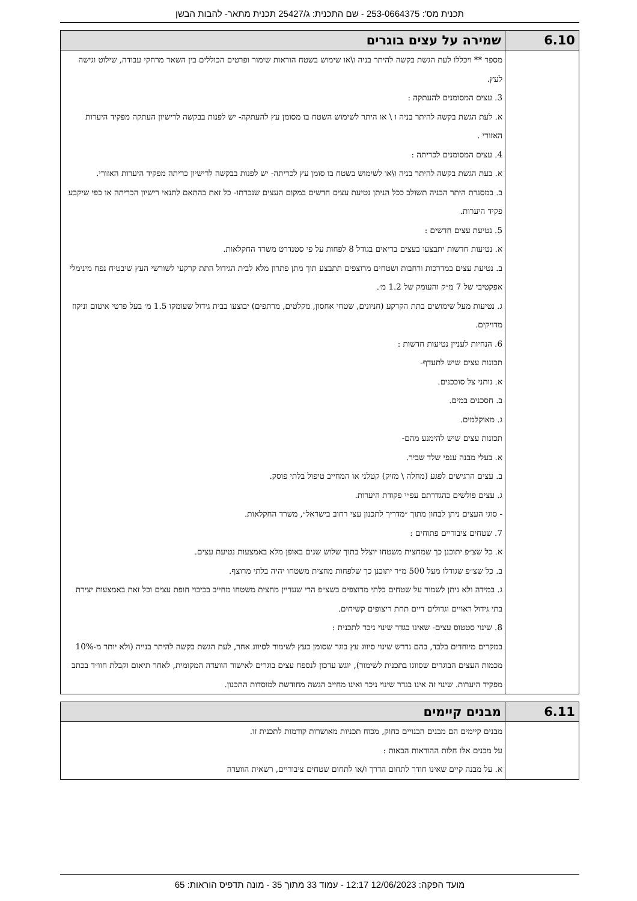תכנית מס': 253-0664375 - שם התכנית: ג/25427 תכנית מתאר- להבות הבשן
| 6.10 | שמירה על עצים בוגרים |
| --- | --- |
| | מספר ** ויכללו לעת הגשת בקשה להיתר בניה ו\או שימוש בשטח הוראות שימור ופרטים הכוללים בין השאר מרחקי עבודה, שילוט וגישה לעץ. 3. עצים המסומנים להעתקה : א. לעת הגשת בקשה להיתר בניה ו \ או היתר לשימוש השטח בו מסומן עץ להעתקה- יש לפנות בבקשה לרישיון העתקה מפקיד היערות האזורי . 4. עצים המסומנים לכריתה : א. בעת הגשת בקשה להיתר בניה ו\או לשימוש בשטח בו סומן עץ לכריתה- יש לפנות בבקשה לרישיון כריתה מפקיד היערות האזורי. ב. במסגרת היתר הבניה תשולב ככל הניתן נטיעת עצים חדשים במקום העצים שנכרתו- כל זאת בהתאם לתנאי רישיון הכריתה או כפי שיקבע פקיד היערות. 5. נטיעת עצים חדשים : א. נטיעות חדשות יתבצעו בעצים בריאים בגודל 8 לפחות על פי סטנדרט משרד החקלאות. ב. נטיעת עצים במדרכות ורחבות ושטחים מרוצפים תתבצע תוך מתן פתרון מלא לבית הגידול התת קרקעי לשורשי העץ שיבטיח נפח מינימלי אפקטיבי של 7 מ״ק והעומק של 1.2 מ׳. ג. נטיעות מעל שימושים בתת הקרקע (חניונים, שטחי אחסון, מקלטים, מרתפים) יבוצעו בבית גידול שעומקו 1.5 מ׳ בעל פרטי איטום וניקוז מדויקים. 6. הנחיות לעניין נטיעות חדשות : תכונות עצים שיש לתעדף- א. נותני צל סוככנים. ב. חסכנים במים. ג. מאוקלמים. תכונות עצים שיש להימנע מהם- א. בעלי מבנה ענפי שלד שביר. ב. עצים הרגישים לפגע (מחלה \ מזיק) קטלני או המחייב טיפול בלתי פוסק. ג. עצים פולשים כהגדרתם עפ״י פקודת היערות. - סוגי העצים ניתן לבחון מתוך ״מדריך לתכנון עצי רחוב בישראל״, משרד החקלאות. 7. שטחים ציבוריים פתוחים : א. כל שצ״פ יתוכנן כך שמחצית משטחו יוצלל בתוך שלוש שנים באופן מלא באמצעות נטיעת עצים. ב. כל שצ״פ שגודלו מעל 500 מ״ר יתוכנן כך שלפחות מחצית משטחו יהיה בלתי מרוצף. ג. במידה ולא ניתן לשמור על שטחים בלתי מרוצפים בשצ״פ הרי שעדיין מחצית משטחו מחייב בכיבוי חופת עצים וכל זאת באמצעות יצירת בתי גידול ראויים וגדולים דיים תחת ריצופים קשיחים. 8. שינוי סטטוס עצים- שאינו בגדר שינוי ניכר לתכנית : במקרים מיוחדים בלבד, בהם נדרש שינוי סיווג עץ בוגר שסומן כעץ לשימור לסיווג אחר, לעת הגשת בקשה להיתר בנייה (ולא יותר מ-10% מכמות העצים הבוגרים שסווגו בתכנית לשימור), יוגש עדכון לנספח עצים בוגרים לאישור הוועדה המקומית, לאחר תיאום וקבלת חוו״ד בכתב מפקיד היערות. שינוי זה אינו בגדר שינוי ניכר ואינו מחייב הגשה מחודשת למוסדות התכנון. |
| 6.11 | מבנים קיימים |
| --- | --- |
| | מבנים קיימים הם מבנים הבנויים כחוק, מכוח תכניות מאושרות קודמות לתכנית זו. על מבנים אלו חלות ההוראות הבאות : א. על מבנה קיים שאינו חודר לתחום הדרך ו/או לתחום שטחים ציבוריים, רשאית הוועדה |
מועד הפקה: 12/06/2023 12:17 - עמוד 33 מתוך 35 - מונה תדפיס הוראות: 65